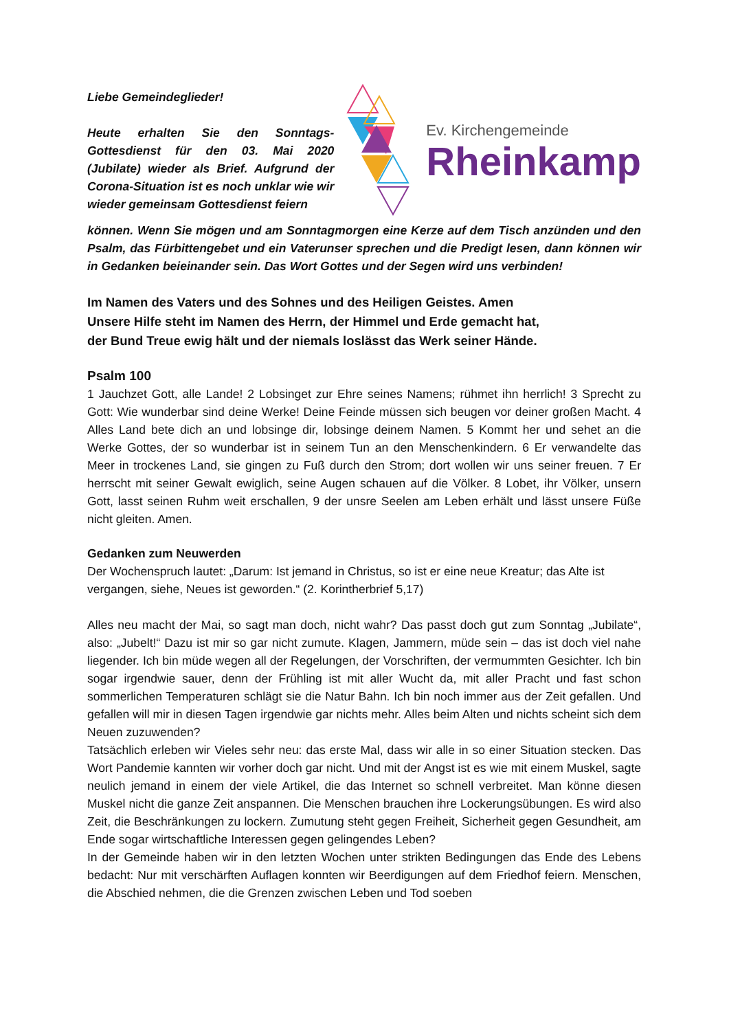Liebe Gemeindeglieder!
Heute erhalten Sie den Sonntags-Gottesdienst für den 03. Mai 2020 (Jubilate) wieder als Brief. Aufgrund der Corona-Situation ist es noch unklar wie wir wieder gemeinsam Gottesdienst feiern
Ev. Kirchengemeinde
Rheinkamp
können. Wenn Sie mögen und am Sonntagmorgen eine Kerze auf dem Tisch anzünden und den Psalm, das Fürbittengebet und ein Vaterunser sprechen und die Predigt lesen, dann können wir in Gedanken beieinander sein. Das Wort Gottes und der Segen wird uns verbinden!
Im Namen des Vaters und des Sohnes und des Heiligen Geistes. Amen
Unsere Hilfe steht im Namen des Herrn, der Himmel und Erde gemacht hat,
der Bund Treue ewig hält und der niemals loslässt das Werk seiner Hände.
Psalm 100
1 Jauchzet Gott, alle Lande! 2 Lobsinget zur Ehre seines Namens; rühmet ihn herrlich! 3 Sprecht zu Gott: Wie wunderbar sind deine Werke! Deine Feinde müssen sich beugen vor deiner großen Macht. 4 Alles Land bete dich an und lobsinge dir, lobsinge deinem Namen. 5 Kommt her und sehet an die Werke Gottes, der so wunderbar ist in seinem Tun an den Menschenkindern. 6 Er verwandelte das Meer in trockenes Land, sie gingen zu Fuß durch den Strom; dort wollen wir uns seiner freuen. 7 Er herrscht mit seiner Gewalt ewiglich, seine Augen schauen auf die Völker. 8 Lobet, ihr Völker, unsern Gott, lasst seinen Ruhm weit erschallen, 9 der unsre Seelen am Leben erhält und lässt unsere Füße nicht gleiten. Amen.
Gedanken zum Neuwerden
Der Wochenspruch lautet: „Darum: Ist jemand in Christus, so ist er eine neue Kreatur; das Alte ist vergangen, siehe, Neues ist geworden.“ (2. Korintherbrief 5,17)
Alles neu macht der Mai, so sagt man doch, nicht wahr? Das passt doch gut zum Sonntag „Jubilate“, also: „Jubelt!“ Dazu ist mir so gar nicht zumute. Klagen, Jammern, müde sein – das ist doch viel nahe liegender. Ich bin müde wegen all der Regelungen, der Vorschriften, der vermummten Gesichter. Ich bin sogar irgendwie sauer, denn der Frühling ist mit aller Wucht da, mit aller Pracht und fast schon sommerlichen Temperaturen schlägt sie die Natur Bahn. Ich bin noch immer aus der Zeit gefallen. Und gefallen will mir in diesen Tagen irgendwie gar nichts mehr. Alles beim Alten und nichts scheint sich dem Neuen zuzuwenden?
Tatsächlich erleben wir Vieles sehr neu: das erste Mal, dass wir alle in so einer Situation stecken. Das Wort Pandemie kannten wir vorher doch gar nicht. Und mit der Angst ist es wie mit einem Muskel, sagte neulich jemand in einem der viele Artikel, die das Internet so schnell verbreitet. Man könne diesen Muskel nicht die ganze Zeit anspannen. Die Menschen brauchen ihre Lockerungsübungen. Es wird also Zeit, die Beschränkungen zu lockern. Zumutung steht gegen Freiheit, Sicherheit gegen Gesundheit, am Ende sogar wirtschaftliche Interessen gegen gelingendes Leben?
In der Gemeinde haben wir in den letzten Wochen unter strikten Bedingungen das Ende des Lebens bedacht: Nur mit verschärften Auflagen konnten wir Beerdigungen auf dem Friedhof feiern. Menschen, die Abschied nehmen, die die Grenzen zwischen Leben und Tod soeben